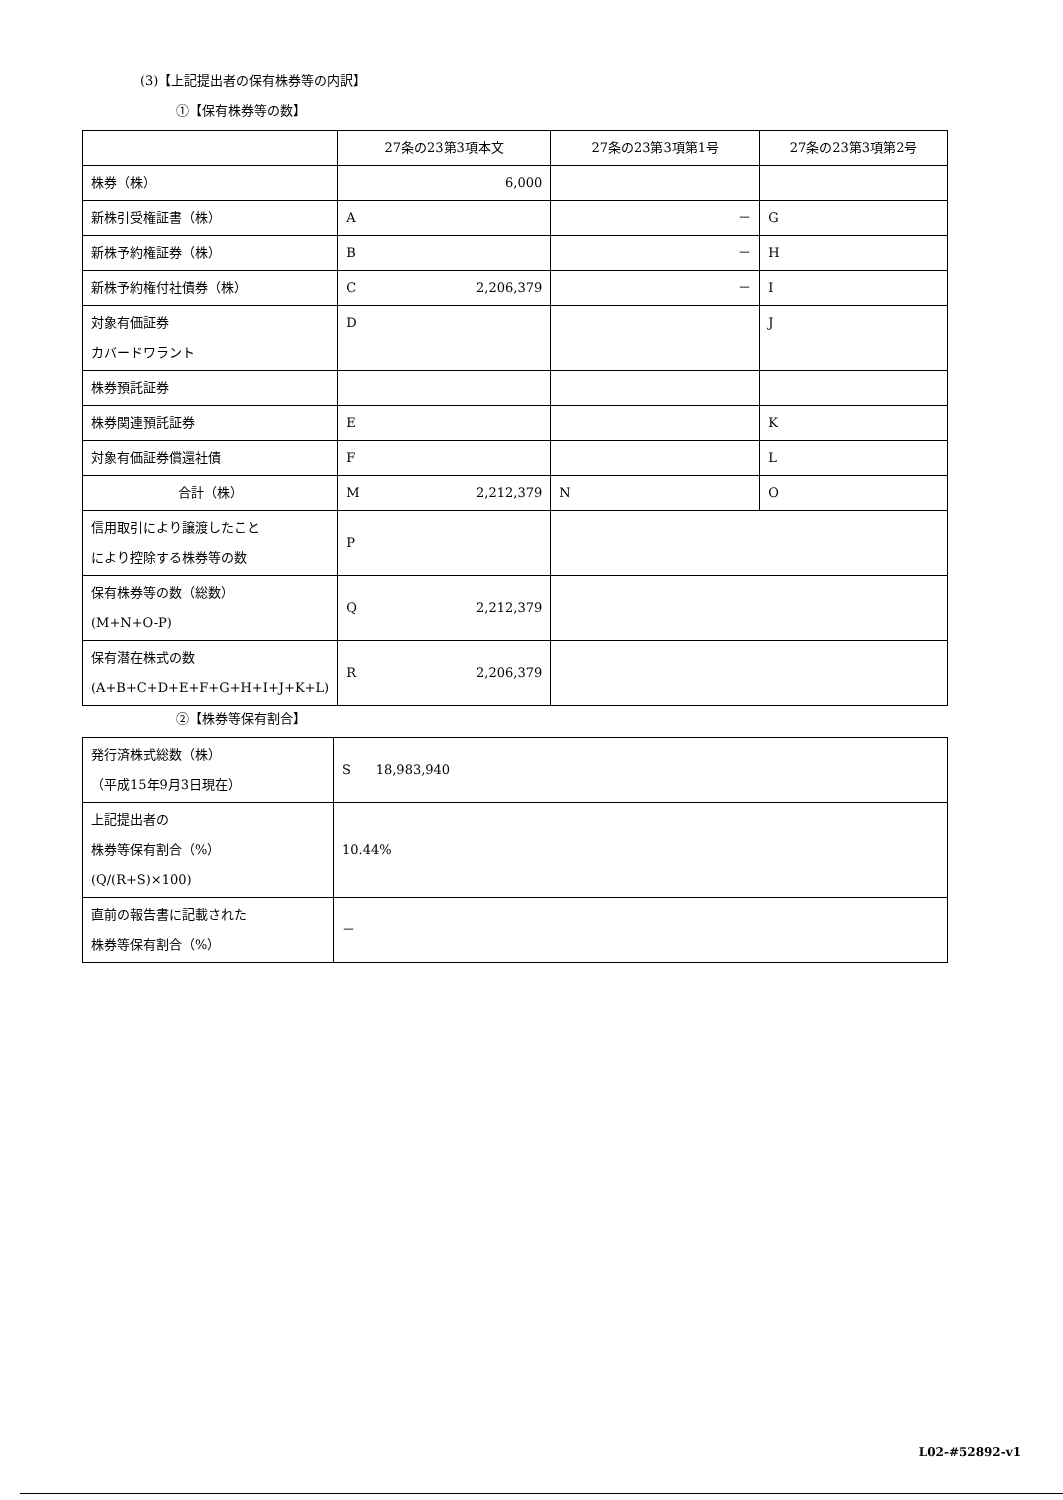(3)【上記提出者の保有株券等の内訳】
①【保有株券等の数】
| | 27条の23第3項本文 | 27条の23第3項第1号 | 27条の23第3項第2号 |
| 株券（株） | 6,000 | | |
| 新株引受権証書（株） | A | － | G |
| 新株予約権証券（株） | B | － | H |
| 新株予約権付社債券（株） | C 2,206,379 | － | I |
| 対象有価証券 カバードワラント | D | | J |
| 株券預託証券 | | | |
| 株券関連預託証券 | E | | K |
| 対象有価証券償還社債 | F | | L |
| 合計（株） | M 2,212,379 | N | O |
| 信用取引により譲渡したこと により控除する株券等の数 | P | | |
| 保有株券等の数（総数） (M+N+O-P) | Q 2,212,379 | | |
| 保有潜在株式の数 (A+B+C+D+E+F+G+H+I+J+K+L) | R 2,206,379 | | |
②【株券等保有割合】
| 発行済株式総数（株） （平成15年9月3日現在） | S 18,983,940 |
| 上記提出者の 株券等保有割合（%） (Q/(R+S)×100) | 10.44% |
| 直前の報告書に記載された 株券等保有割合（%） | － |
L02-#52892-v1